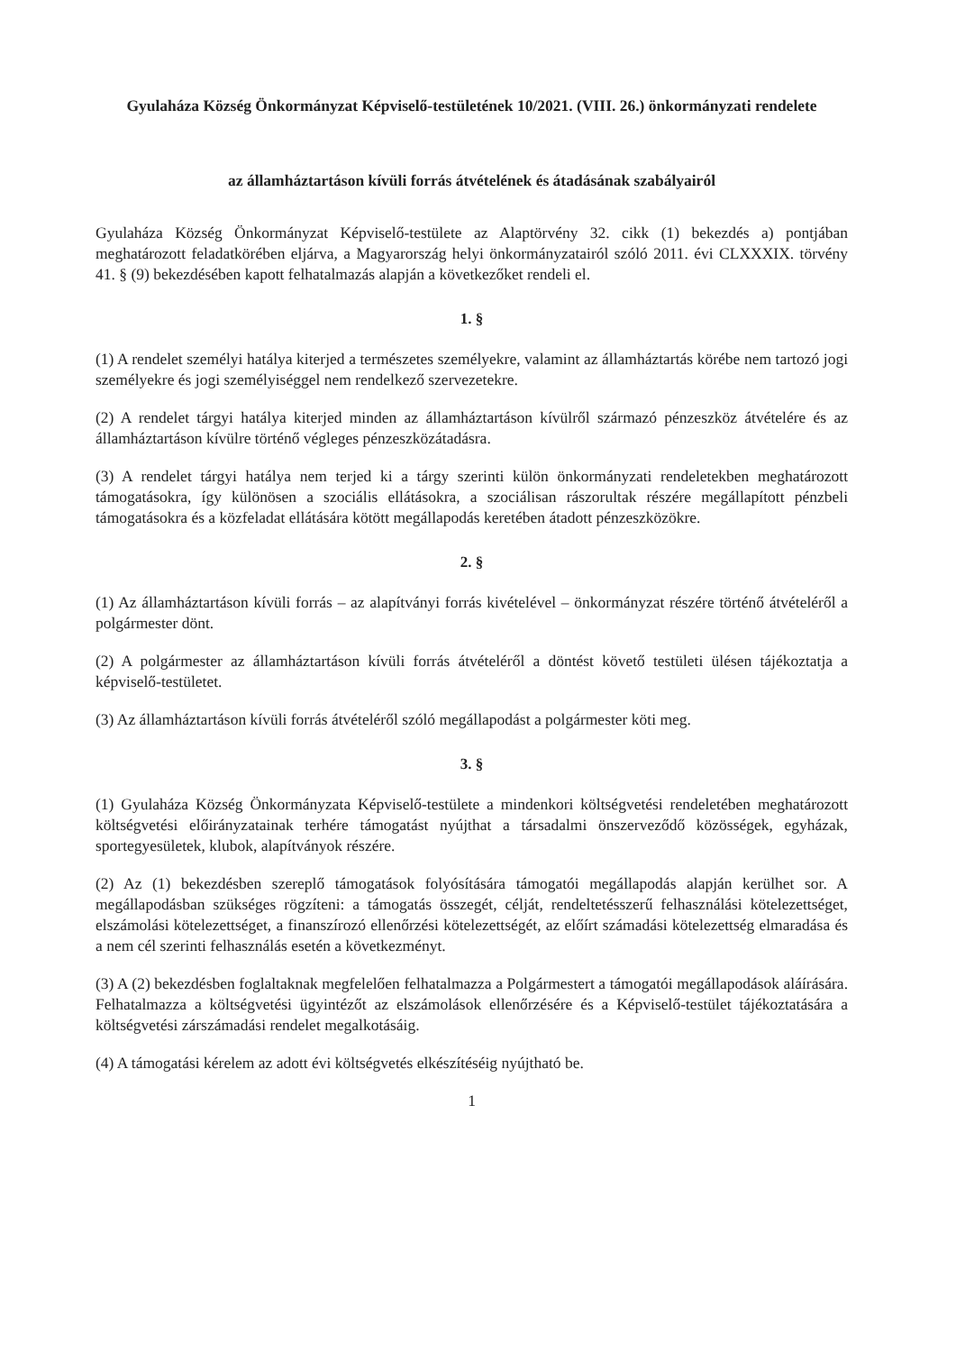Gyulaháza Község Önkormányzat Képviselő-testületének 10/2021. (VIII. 26.) önkormányzati rendelete
az államháztartáson kívüli forrás átvételének és átadásának szabályairól
Gyulaháza Község Önkormányzat Képviselő-testülete az Alaptörvény 32. cikk (1) bekezdés a) pontjában meghatározott feladatkörében eljárva, a Magyarország helyi önkormányzatairól szóló 2011. évi CLXXXIX. törvény 41. § (9) bekezdésében kapott felhatalmazás alapján a következőket rendeli el.
1. §
(1) A rendelet személyi hatálya kiterjed a természetes személyekre, valamint az államháztartás körébe nem tartozó jogi személyekre és jogi személyiséggel nem rendelkező szervezetekre.
(2) A rendelet tárgyi hatálya kiterjed minden az államháztartáson kívülről származó pénzeszköz átvételére és az államháztartáson kívülre történő végleges pénzeszközátadásra.
(3) A rendelet tárgyi hatálya nem terjed ki a tárgy szerinti külön önkormányzati rendeletekben meghatározott támogatásokra, így különösen a szociális ellátásokra, a szociálisan rászorultak részére megállapított pénzbeli támogatásokra és a közfeladat ellátására kötött megállapodás keretében átadott pénzeszközökre.
2. §
(1) Az államháztartáson kívüli forrás – az alapítványi forrás kivételével – önkormányzat részére történő átvételéről a polgármester dönt.
(2) A polgármester az államháztartáson kívüli forrás átvételéről a döntést követő testületi ülésen tájékoztatja a képviselő-testületet.
(3) Az államháztartáson kívüli forrás átvételéről szóló megállapodást a polgármester köti meg.
3. §
(1) Gyulaháza Község Önkormányzata Képviselő-testülete a mindenkori költségvetési rendeletében meghatározott költségvetési előirányzatainak terhére támogatást nyújthat a társadalmi önszerveződő közösségek, egyházak, sportegyesületek, klubok, alapítványok részére.
(2) Az (1) bekezdésben szereplő támogatások folyósítására támogatói megállapodás alapján kerülhet sor. A megállapodásban szükséges rögzíteni: a támogatás összegét, célját, rendeltetésszerű felhasználási kötelezettséget, elszámolási kötelezettséget, a finanszírozó ellenőrzési kötelezettségét, az előírt számadási kötelezettség elmaradása és a nem cél szerinti felhasználás esetén a következményt.
(3) A (2) bekezdésben foglaltaknak megfelelően felhatalmazza a Polgármestert a támogatói megállapodások aláírására. Felhatalmazza a költségvetési ügyintézőt az elszámolások ellenőrzésére és a Képviselő-testület tájékoztatására a költségvetési zárszámadási rendelet megalkotásáig.
(4) A támogatási kérelem az adott évi költségvetés elkészítéséig nyújtható be.
1